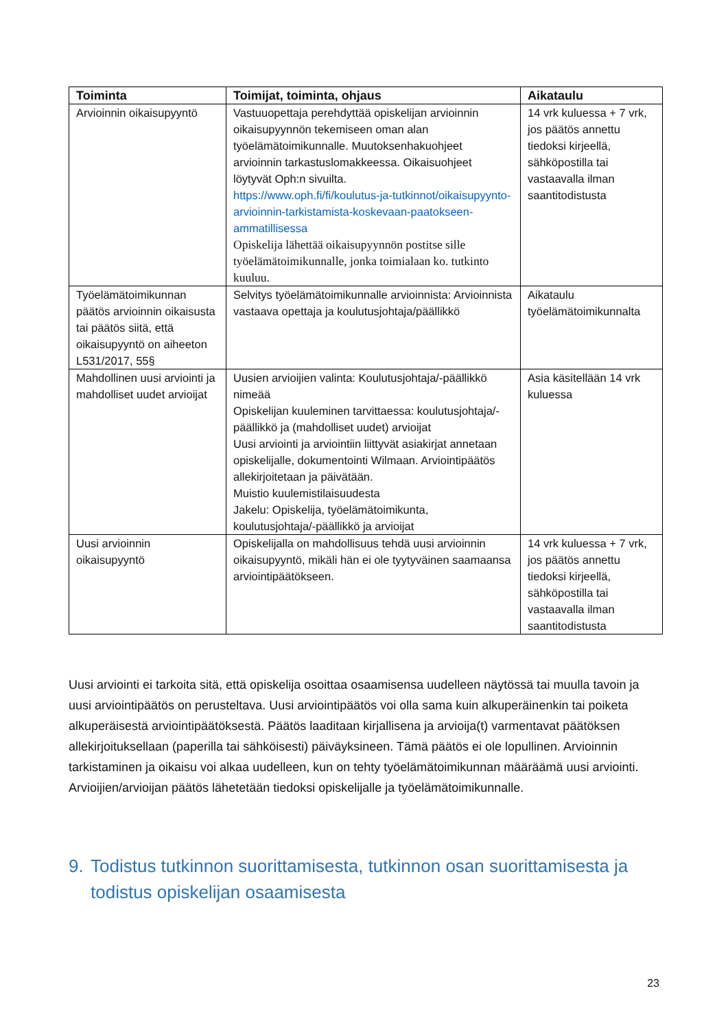| Toiminta | Toimijat, toiminta, ohjaus | Aikataulu |
| --- | --- | --- |
| Arvioinnin oikaisupyyntö | Vastuuopettaja perehdyttää opiskelijan arvioinnin oikaisupyynnön tekemiseen oman alan työelämätoimikunnalle. Muutoksenhakuohjeet arvioinnin tarkastuslomakkeessa. Oikaisuohjeet löytyvät Oph:n sivuilta. https://www.oph.fi/fi/koulutus-ja-tutkinnot/oikaisupyynto-arvioinnin-tarkistamista-koskevaan-paatokseen-ammatillisessa Opiskelija lähettää oikaisupyynnön postitse sille työelämätoimikunnalle, jonka toimialaan ko. tutkinto kuuluu. | 14 vrk kuluessa + 7 vrk, jos päätös annettu tiedoksi kirjeellä, sähköpostilla tai vastaavalla ilman saantitodistusta |
| Työelämätoimikunnan päätös arvioinnin oikaisusta tai päätös siitä, että oikaisupyyntö on aiheeton L531/2017, 55§ | Selvitys työelämätoimikunnalle arvioinnista: Arvioinnista vastaava opettaja ja koulutusjohtaja/päällikkö | Aikataulu työelämätoimikunnalta |
| Mahdollinen uusi arviointi ja mahdolliset uudet arvioijat | Uusien arvioijien valinta: Koulutusjohtaja/-päällikkö nimeää Opiskelijan kuuleminen tarvittaessa: koulutusjohtaja/-päällikkö ja (mahdolliset uudet) arvioijat Uusi arviointi ja arviointiin liittyvät asiakirjat annetaan opiskelijalle, dokumentointi Wilmaan. Arviointipäätös allekirjoitetaan ja päivätään. Muistio kuulemistilaisuudesta Jakelu: Opiskelija, työelämätoimikunta, koulutusjohtaja/-päällikkö ja arvioijat | Asia käsitellään 14 vrk kuluessa |
| Uusi arvioinnin oikaisupyyntö | Opiskelijalla on mahdollisuus tehdä uusi arvioinnin oikaisupyyntö, mikäli hän ei ole tyytyväinen saamaansa arviointipäätökseen. | 14 vrk kuluessa + 7 vrk, jos päätös annettu tiedoksi kirjeellä, sähköpostilla tai vastaavalla ilman saantitodistusta |
Uusi arviointi ei tarkoita sitä, että opiskelija osoittaa osaamisensa uudelleen näytössä tai muulla tavoin ja uusi arviointipäätös on perusteltava. Uusi arviointipäätös voi olla sama kuin alkuperäinenkin tai poiketa alkuperäisestä arviointipäätöksestä. Päätös laaditaan kirjallisena ja arvioija(t) varmentavat päätöksen allekirjoituksellaan (paperilla tai sähköisesti) päiväyksineen. Tämä päätös ei ole lopullinen. Arvioinnin tarkistaminen ja oikaisu voi alkaa uudelleen, kun on tehty työelämätoimikunnan määräämä uusi arviointi. Arvioijien/arvioijan päätös lähetetään tiedoksi opiskelijalle ja työelämätoimikunnalle.
9. Todistus tutkinnon suorittamisesta, tutkinnon osan suorittamisesta ja todistus opiskelijan osaamisesta
23